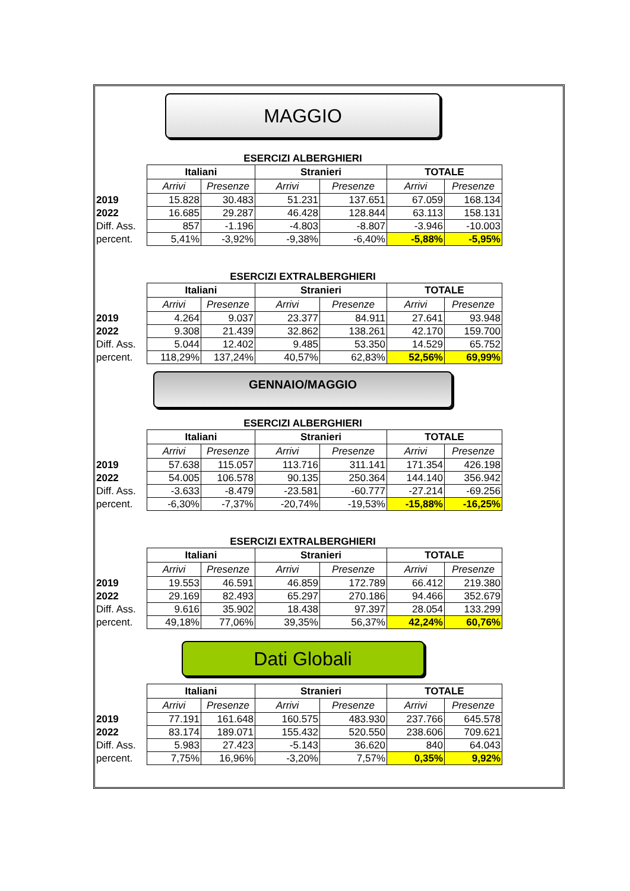MAGGIO
ESERCIZI ALBERGHIERI
| | Italiani | | Stranieri | | TOTALE | |
| | Arrivi | Presenze | Arrivi | Presenze | Arrivi | Presenze |
| 2019 | 15.828 | 30.483 | 51.231 | 137.651 | 67.059 | 168.134 |
| 2022 | 16.685 | 29.287 | 46.428 | 128.844 | 63.113 | 158.131 |
| Diff. Ass. | 857 | -1.196 | -4.803 | -8.807 | -3.946 | -10.003 |
| percent. | 5,41% | -3,92% | -9,38% | -6,40% | -5,88% | -5,95% |
ESERCIZI EXTRALBERGHIERI
| | Italiani | | Stranieri | | TOTALE | |
| | Arrivi | Presenze | Arrivi | Presenze | Arrivi | Presenze |
| 2019 | 4.264 | 9.037 | 23.377 | 84.911 | 27.641 | 93.948 |
| 2022 | 9.308 | 21.439 | 32.862 | 138.261 | 42.170 | 159.700 |
| Diff. Ass. | 5.044 | 12.402 | 9.485 | 53.350 | 14.529 | 65.752 |
| percent. | 118,29% | 137,24% | 40,57% | 62,83% | 52,56% | 69,99% |
GENNAIO/MAGGIO
ESERCIZI ALBERGHIERI
| | Italiani | | Stranieri | | TOTALE | |
| | Arrivi | Presenze | Arrivi | Presenze | Arrivi | Presenze |
| 2019 | 57.638 | 115.057 | 113.716 | 311.141 | 171.354 | 426.198 |
| 2022 | 54.005 | 106.578 | 90.135 | 250.364 | 144.140 | 356.942 |
| Diff. Ass. | -3.633 | -8.479 | -23.581 | -60.777 | -27.214 | -69.256 |
| percent. | -6,30% | -7,37% | -20,74% | -19,53% | -15,88% | -16,25% |
ESERCIZI EXTRALBERGHIERI
| | Italiani | | Stranieri | | TOTALE | |
| | Arrivi | Presenze | Arrivi | Presenze | Arrivi | Presenze |
| 2019 | 19.553 | 46.591 | 46.859 | 172.789 | 66.412 | 219.380 |
| 2022 | 29.169 | 82.493 | 65.297 | 270.186 | 94.466 | 352.679 |
| Diff. Ass. | 9.616 | 35.902 | 18.438 | 97.397 | 28.054 | 133.299 |
| percent. | 49,18% | 77,06% | 39,35% | 56,37% | 42,24% | 60,76% |
Dati Globali
| | Italiani | | Stranieri | | TOTALE | |
| | Arrivi | Presenze | Arrivi | Presenze | Arrivi | Presenze |
| 2019 | 77.191 | 161.648 | 160.575 | 483.930 | 237.766 | 645.578 |
| 2022 | 83.174 | 189.071 | 155.432 | 520.550 | 238.606 | 709.621 |
| Diff. Ass. | 5.983 | 27.423 | -5.143 | 36.620 | 840 | 64.043 |
| percent. | 7,75% | 16,96% | -3,20% | 7,57% | 0,35% | 9,92% |